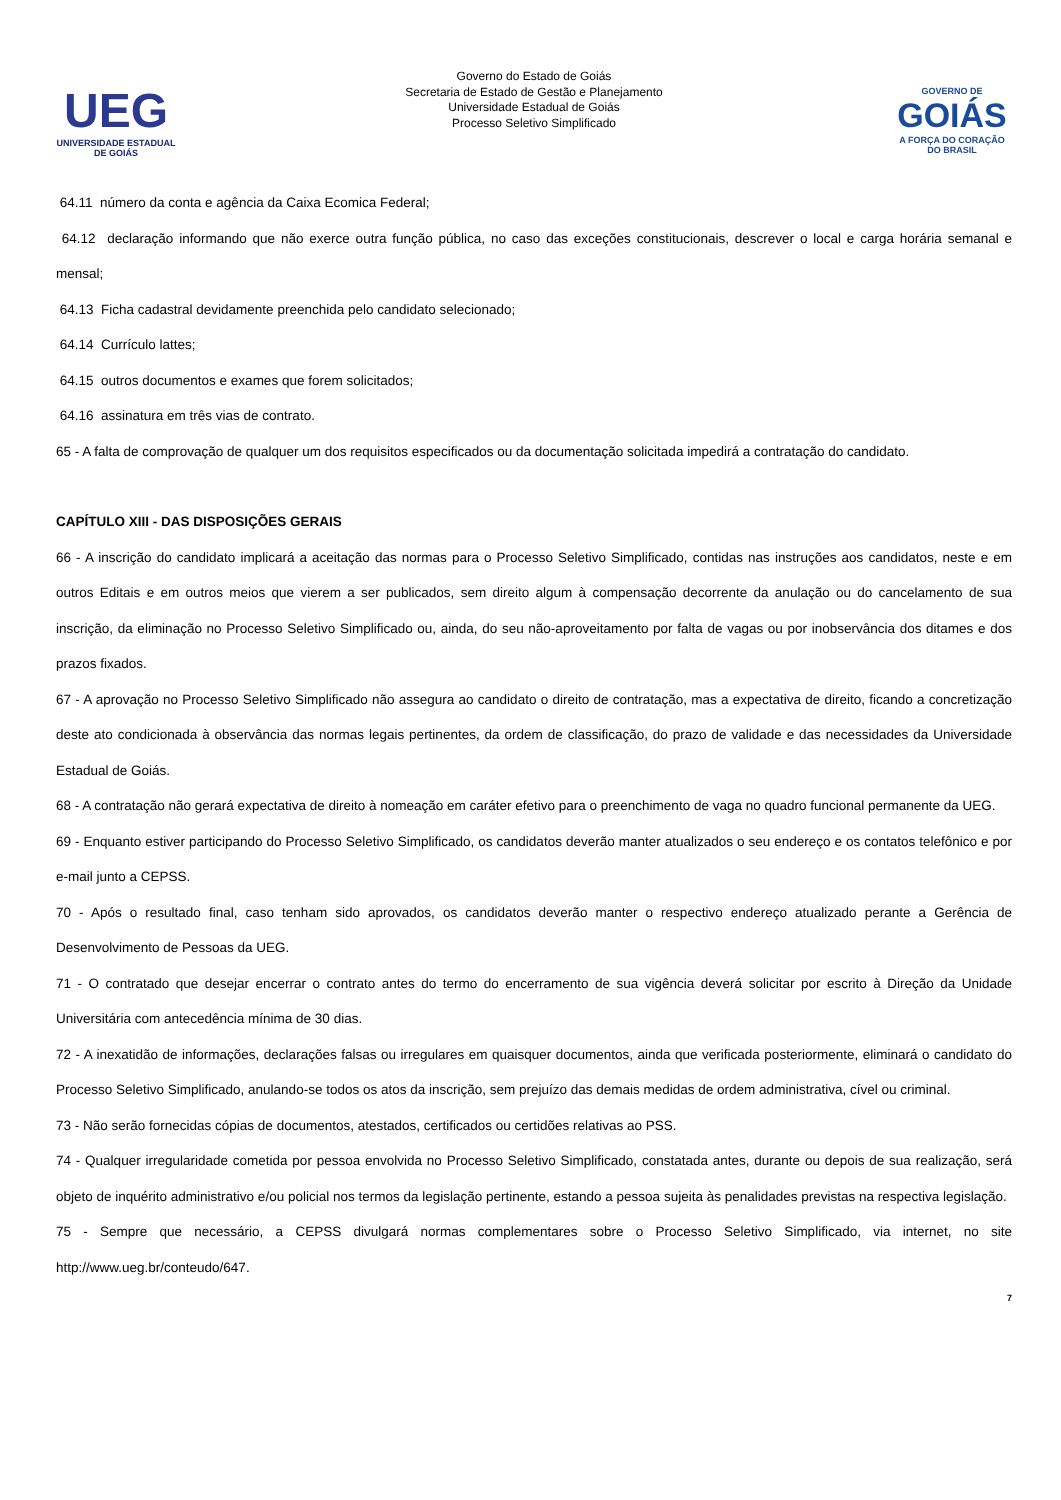UEG
UNIVERSIDADE ESTADUAL DE GOIÁS
Governo do Estado de Goiás
Secretaria de Estado de Gestão e Planejamento
Universidade Estadual de Goiás
Processo Seletivo Simplificado
GOVERNO DE
GOIÁS
A FORÇA DO CORAÇÃO DO BRASIL
64.11 número da conta e agência da Caixa Ecomica Federal;
64.12 declaração informando que não exerce outra função pública, no caso das exceções constitucionais, descrever o local e carga horária semanal e mensal;
64.13 Ficha cadastral devidamente preenchida pelo candidato selecionado;
64.14 Currículo lattes;
64.15 outros documentos e exames que forem solicitados;
64.16 assinatura em três vias de contrato.
65 - A falta de comprovação de qualquer um dos requisitos especificados ou da documentação solicitada impedirá a contratação do candidato.
CAPÍTULO XIII - DAS DISPOSIÇÕES GERAIS
66 - A inscrição do candidato implicará a aceitação das normas para o Processo Seletivo Simplificado, contidas nas instruções aos candidatos, neste e em outros Editais e em outros meios que vierem a ser publicados, sem direito algum à compensação decorrente da anulação ou do cancelamento de sua inscrição, da eliminação no Processo Seletivo Simplificado ou, ainda, do seu não-aproveitamento por falta de vagas ou por inobservância dos ditames e dos prazos fixados.
67 - A aprovação no Processo Seletivo Simplificado não assegura ao candidato o direito de contratação, mas a expectativa de direito, ficando a concretização deste ato condicionada à observância das normas legais pertinentes, da ordem de classificação, do prazo de validade e das necessidades da Universidade Estadual de Goiás.
68 - A contratação não gerará expectativa de direito à nomeação em caráter efetivo para o preenchimento de vaga no quadro funcional permanente da UEG.
69 - Enquanto estiver participando do Processo Seletivo Simplificado, os candidatos deverão manter atualizados o seu endereço e os contatos telefônico e por e-mail junto a CEPSS.
70 - Após o resultado final, caso tenham sido aprovados, os candidatos deverão manter o respectivo endereço atualizado perante a Gerência de Desenvolvimento de Pessoas da UEG.
71 - O contratado que desejar encerrar o contrato antes do termo do encerramento de sua vigência deverá solicitar por escrito à Direção da Unidade Universitária com antecedência mínima de 30 dias.
72 - A inexatidão de informações, declarações falsas ou irregulares em quaisquer documentos, ainda que verificada posteriormente, eliminará o candidato do Processo Seletivo Simplificado, anulando-se todos os atos da inscrição, sem prejuízo das demais medidas de ordem administrativa, cível ou criminal.
73 - Não serão fornecidas cópias de documentos, atestados, certificados ou certidões relativas ao PSS.
74 - Qualquer irregularidade cometida por pessoa envolvida no Processo Seletivo Simplificado, constatada antes, durante ou depois de sua realização, será objeto de inquérito administrativo e/ou policial nos termos da legislação pertinente, estando a pessoa sujeita às penalidades previstas na respectiva legislação.
75 - Sempre que necessário, a CEPSS divulgará normas complementares sobre o Processo Seletivo Simplificado, via internet, no site http://www.ueg.br/conteudo/647.
7